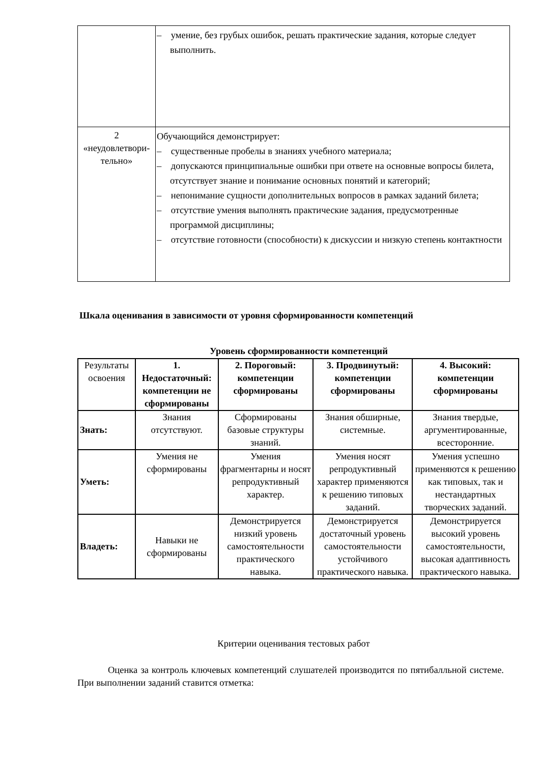| | – умение, без грубых ошибок, решать практические задания, которые следует выполнить. |
| 2 «неудовлетвори- тельно» | Обучающийся демонстрирует: – существенные пробелы в знаниях учебного материала; – допускаются принципиальные ошибки при ответе на основные вопросы билета, отсутствует знание и понимание основных понятий и категорий; – непонимание сущности дополнительных вопросов в рамках заданий билета; – отсутствие умения выполнять практические задания, предусмотренные программой дисциплины; – отсутствие готовности (способности) к дискуссии и низкую степень контактности |
Шкала оценивания в зависимости от уровня сформированности компетенций
Уровень сформированности компетенций
| Результаты освоения | 1. Недостаточный: компетенции не сформированы | 2. Пороговый: компетенции сформированы | 3. Продвинутый: компетенции сформированы | 4. Высокий: компетенции сформированы |
| Знать: | Знания отсутствуют. | Сформированы базовые структуры знаний. | Знания обширные, системные. | Знания твердые, аргументированные, всесторонние. |
| Уметь: | Умения не сформированы | Умения фрагментарны и носят репродуктивный характер. | Умения носят репродуктивный характер применяются к решению типовых заданий. | Умения успешно применяются к решению как типовых, так и нестандартных творческих заданий. |
| Владеть: | Навыки не сформированы | Демонстрируется низкий уровень самостоятельности практического навыка. | Демонстрируется достаточный уровень самостоятельности устойчивого практического навыка. | Демонстрируется высокий уровень самостоятельности, высокая адаптивность практического навыка. |
Критерии оценивания тестовых работ
Оценка за контроль ключевых компетенций слушателей производится по пятибалльной системе. При выполнении заданий ставится отметка: